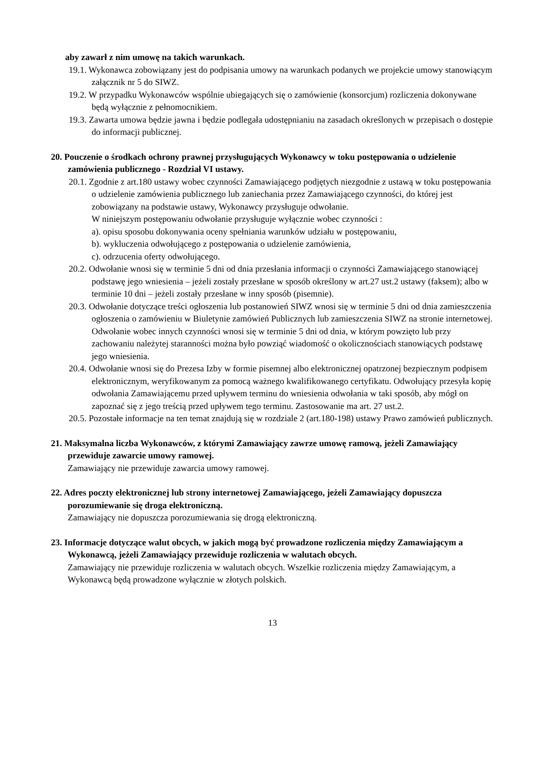aby zawarł z nim umowę na takich warunkach.
19.1. Wykonawca zobowiązany jest do podpisania umowy na warunkach podanych we projekcie umowy stanowiącym załącznik nr 5 do SIWZ.
19.2. W przypadku Wykonawców wspólnie ubiegających się o zamówienie (konsorcjum) rozliczenia dokonywane będą wyłącznie z pełnomocnikiem.
19.3. Zawarta umowa będzie jawna i będzie podlegała udostępnianiu na zasadach określonych w przepisach o dostępie do informacji publicznej.
20. Pouczenie o środkach ochrony prawnej przysługujących Wykonawcy w toku postępowania o udzielenie zamówienia publicznego - Rozdział VI ustawy.
20.1. Zgodnie z art.180 ustawy wobec czynności Zamawiającego podjętych niezgodnie z ustawą w toku postępowania o udzielenie zamówienia publicznego lub zaniechania przez Zamawiającego czynności, do której jest zobowiązany na podstawie ustawy, Wykonawcy przysługuje odwołanie.
W niniejszym postępowaniu odwołanie przysługuje wyłącznie wobec czynności :
a). opisu sposobu dokonywania oceny spełniania warunków udziału w postępowaniu,
b). wykluczenia odwołującego z postępowania o udzielenie zamówienia,
c). odrzucenia oferty odwołującego.
20.2. Odwołanie wnosi się w terminie 5 dni od dnia przesłania informacji o czynności Zamawiającego stanowiącej podstawę jego wniesienia – jeżeli zostały przesłane w sposób określony w art.27 ust.2 ustawy (faksem); albo w terminie 10 dni – jeżeli zostały przesłane w inny sposób (pisemnie).
20.3. Odwołanie dotyczące treści ogłoszenia lub postanowień SIWZ wnosi się w terminie 5 dni od dnia zamieszczenia ogłoszenia o zamówieniu w Biuletynie zamówień Publicznych lub zamieszczenia SIWZ na stronie internetowej. Odwołanie wobec innych czynności wnosi się w terminie 5 dni od dnia, w którym powzięto lub przy zachowaniu należytej staranności można było powziąć wiadomość o okolicznościach stanowiących podstawę jego wniesienia.
20.4. Odwołanie wnosi się do Prezesa Izby w formie pisemnej albo elektronicznej opatrzonej bezpiecznym podpisem elektronicznym, weryfikowanym za pomocą ważnego kwalifikowanego certyfikatu. Odwołujący przesyła kopię odwołania Zamawiającemu przed upływem terminu do wniesienia odwołania w taki sposób, aby mógł on zapoznać się z jego treścią przed upływem tego terminu. Zastosowanie ma art. 27 ust.2.
20.5. Pozostałe informacje na ten temat znajdują się w rozdziale 2 (art.180-198) ustawy Prawo zamówień publicznych.
21. Maksymalna liczba Wykonawców, z którymi Zamawiający zawrze umowę ramową, jeżeli Zamawiający przewiduje zawarcie umowy ramowej.
Zamawiający nie przewiduje zawarcia umowy ramowej.
22. Adres poczty elektronicznej lub strony internetowej Zamawiającego, jeżeli Zamawiający dopuszcza porozumiewanie się droga elektroniczną.
Zamawiający nie dopuszcza porozumiewania się drogą elektroniczną.
23. Informacje dotyczące walut obcych, w jakich mogą być prowadzone rozliczenia między Zamawiającym a Wykonawcą, jeżeli Zamawiający przewiduje rozliczenia w walutach obcych.
Zamawiający nie przewiduje rozliczenia w walutach obcych. Wszelkie rozliczenia między Zamawiającym, a Wykonawcą będą prowadzone wyłącznie w złotych polskich.
13